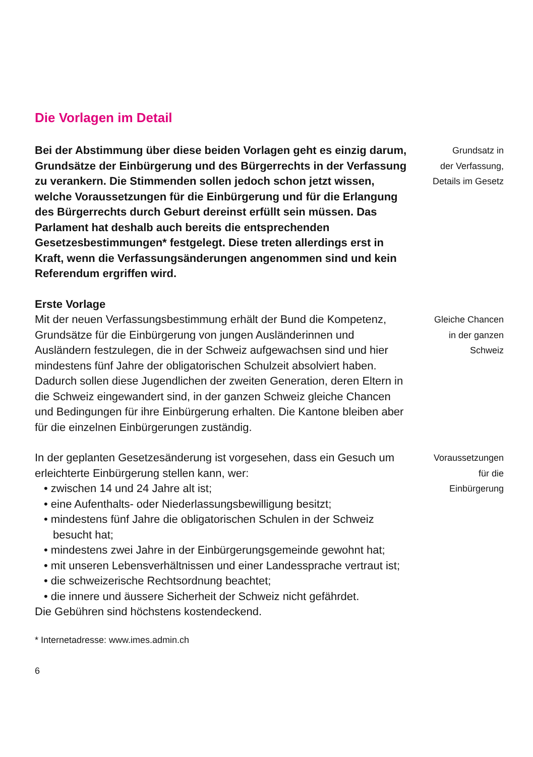Die Vorlagen im Detail
Bei der Abstimmung über diese beiden Vorlagen geht es einzig darum, Grundsätze der Einbürgerung und des Bürgerrechts in der Verfassung zu verankern. Die Stimmenden sollen jedoch schon jetzt wissen, welche Voraussetzungen für die Einbürgerung und für die Erlangung des Bürgerrechts durch Geburt dereinst erfüllt sein müssen. Das Parlament hat deshalb auch bereits die entsprechenden Gesetzesbestimmungen* festgelegt. Diese treten allerdings erst in Kraft, wenn die Verfassungsänderungen angenommen sind und kein Referendum ergriffen wird.
Grundsatz in
der Verfassung,
Details im Gesetz
Erste Vorlage
Mit der neuen Verfassungsbestimmung erhält der Bund die Kompetenz, Grundsätze für die Einbürgerung von jungen Ausländerinnen und Ausländern festzulegen, die in der Schweiz aufgewachsen sind und hier mindestens fünf Jahre der obligatorischen Schulzeit absolviert haben. Dadurch sollen diese Jugendlichen der zweiten Generation, deren Eltern in die Schweiz eingewandert sind, in der ganzen Schweiz gleiche Chancen und Bedingungen für ihre Einbürgerung erhalten. Die Kantone bleiben aber für die einzelnen Einbürgerungen zuständig.
Gleiche Chancen
in der ganzen
Schweiz
In der geplanten Gesetzesänderung ist vorgesehen, dass ein Gesuch um erleichterte Einbürgerung stellen kann, wer:
• zwischen 14 und 24 Jahre alt ist;
• eine Aufenthalts- oder Niederlassungsbewilligung besitzt;
• mindestens fünf Jahre die obligatorischen Schulen in der Schweiz besucht hat;
• mindestens zwei Jahre in der Einbürgerungsgemeinde gewohnt hat;
• mit unseren Lebensverhältnissen und einer Landessprache vertraut ist;
• die schweizerische Rechtsordnung beachtet;
• die innere und äussere Sicherheit der Schweiz nicht gefährdet.
Die Gebühren sind höchstens kostendeckend.
Voraussetzungen
für die
Einbürgerung
* Internetadresse: www.imes.admin.ch
6